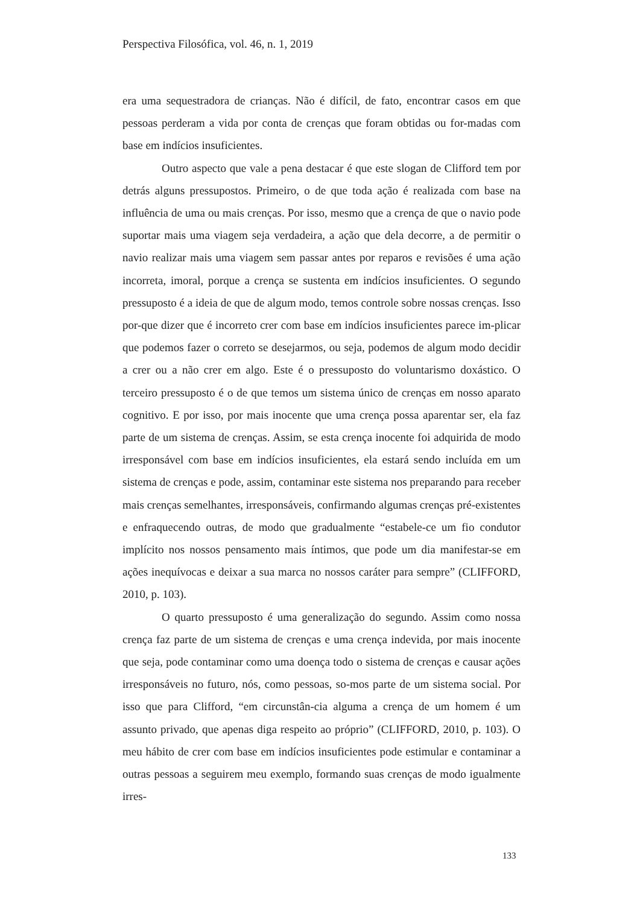Perspectiva Filosófica, vol. 46, n. 1, 2019
era uma sequestradora de crianças. Não é difícil, de fato, encontrar casos em que pessoas perderam a vida por conta de crenças que foram obtidas ou for-madas com base em indícios insuficientes.
Outro aspecto que vale a pena destacar é que este slogan de Clifford tem por detrás alguns pressupostos. Primeiro, o de que toda ação é realizada com base na influência de uma ou mais crenças. Por isso, mesmo que a crença de que o navio pode suportar mais uma viagem seja verdadeira, a ação que dela decorre, a de permitir o navio realizar mais uma viagem sem passar antes por reparos e revisões é uma ação incorreta, imoral, porque a crença se sustenta em indícios insuficientes. O segundo pressuposto é a ideia de que de algum modo, temos controle sobre nossas crenças. Isso por-que dizer que é incorreto crer com base em indícios insuficientes parece im-plicar que podemos fazer o correto se desejarmos, ou seja, podemos de algum modo decidir a crer ou a não crer em algo. Este é o pressuposto do voluntarismo doxástico. O terceiro pressuposto é o de que temos um sistema único de crenças em nosso aparato cognitivo. E por isso, por mais inocente que uma crença possa aparentar ser, ela faz parte de um sistema de crenças. Assim, se esta crença inocente foi adquirida de modo irresponsável com base em indícios insuficientes, ela estará sendo incluída em um sistema de crenças e pode, assim, contaminar este sistema nos preparando para receber mais crenças semelhantes, irresponsáveis, confirmando algumas crenças pré-existentes e enfraquecendo outras, de modo que gradualmente “estabele-ce um fio condutor implícito nos nossos pensamento mais íntimos, que pode um dia manifestar-se em ações inequívocas e deixar a sua marca no nossos caráter para sempre” (CLIFFORD, 2010, p. 103).
O quarto pressuposto é uma generalização do segundo. Assim como nossa crença faz parte de um sistema de crenças e uma crença indevida, por mais inocente que seja, pode contaminar como uma doença todo o sistema de crenças e causar ações irresponsáveis no futuro, nós, como pessoas, so-mos parte de um sistema social. Por isso que para Clifford, “em circunstân-cia alguma a crença de um homem é um assunto privado, que apenas diga respeito ao próprio” (CLIFFORD, 2010, p. 103). O meu hábito de crer com base em indícios insuficientes pode estimular e contaminar a outras pessoas a seguirem meu exemplo, formando suas crenças de modo igualmente irres-
133